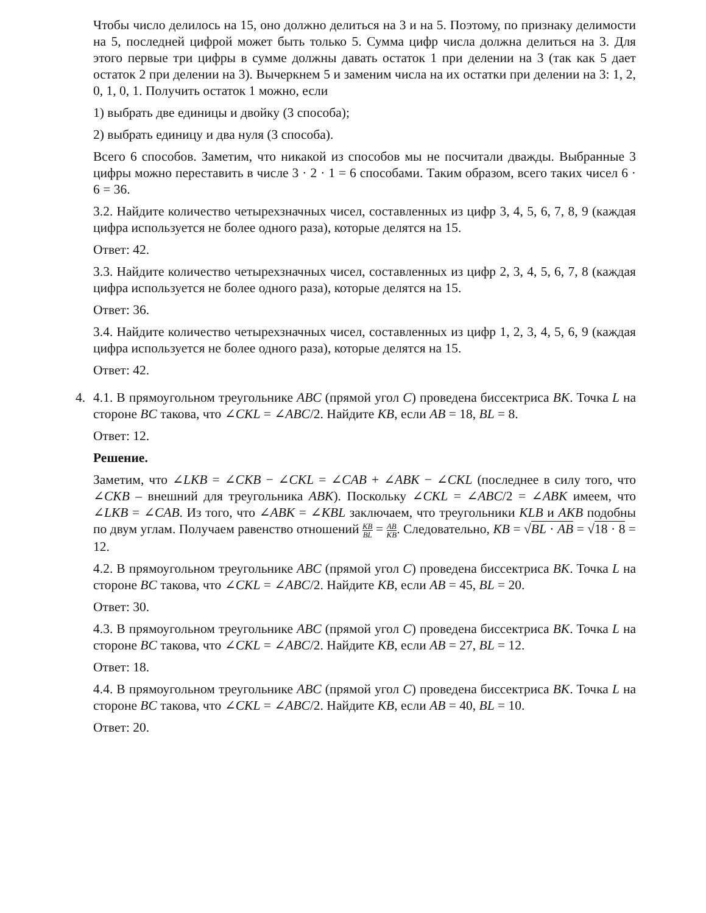Чтобы число делилось на 15, оно должно делиться на 3 и на 5. Поэтому, по признаку делимости на 5, последней цифрой может быть только 5. Сумма цифр числа должна делиться на 3. Для этого первые три цифры в сумме должны давать остаток 1 при делении на 3 (так как 5 дает остаток 2 при делении на 3). Вычеркнем 5 и заменим числа на их остатки при делении на 3: 1, 2, 0, 1, 0, 1. Получить остаток 1 можно, если
1) выбрать две единицы и двойку (3 способа);
2) выбрать единицу и два нуля (3 способа).
Всего 6 способов. Заметим, что никакой из способов мы не посчитали дважды. Выбранные 3 цифры можно переставить в числе 3 · 2 · 1 = 6 способами. Таким образом, всего таких чисел 6 · 6 = 36.
3.2. Найдите количество четырехзначных чисел, составленных из цифр 3, 4, 5, 6, 7, 8, 9 (каждая цифра используется не более одного раза), которые делятся на 15.
Ответ: 42.
3.3. Найдите количество четырехзначных чисел, составленных из цифр 2, 3, 4, 5, 6, 7, 8 (каждая цифра используется не более одного раза), которые делятся на 15.
Ответ: 36.
3.4. Найдите количество четырехзначных чисел, составленных из цифр 1, 2, 3, 4, 5, 6, 9 (каждая цифра используется не более одного раза), которые делятся на 15.
Ответ: 42.
4. 4.1. В прямоугольном треугольнике ABC (прямой угол C) проведена биссектриса BK. Точка L на стороне BC такова, что ∠CKL = ∠ABC/2. Найдите KB, если AB = 18, BL = 8.
Ответ: 12.
Решение.
Заметим, что ∠LKB = ∠CKB − ∠CKL = ∠CAB + ∠ABK − ∠CKL (последнее в силу того, что ∠CKB – внешний для треугольника ABK). Поскольку ∠CKL = ∠ABC/2 = ∠ABK имеем, что ∠LKB = ∠CAB. Из того, что ∠ABK = ∠KBL заключаем, что треугольники KLB и AKB подобны по двум углам. Получаем равенство отношений KB BL = AB KB. Следовательно, KB = √BL · AB = √18 · 8 = 12.
4.2. В прямоугольном треугольнике ABC (прямой угол C) проведена биссектриса BK. Точка L на стороне BC такова, что ∠CKL = ∠ABC/2. Найдите KB, если AB = 45, BL = 20.
Ответ: 30.
4.3. В прямоугольном треугольнике ABC (прямой угол C) проведена биссектриса BK. Точка L на стороне BC такова, что ∠CKL = ∠ABC/2. Найдите KB, если AB = 27, BL = 12.
Ответ: 18.
4.4. В прямоугольном треугольнике ABC (прямой угол C) проведена биссектриса BK. Точка L на стороне BC такова, что ∠CKL = ∠ABC/2. Найдите KB, если AB = 40, BL = 10.
Ответ: 20.